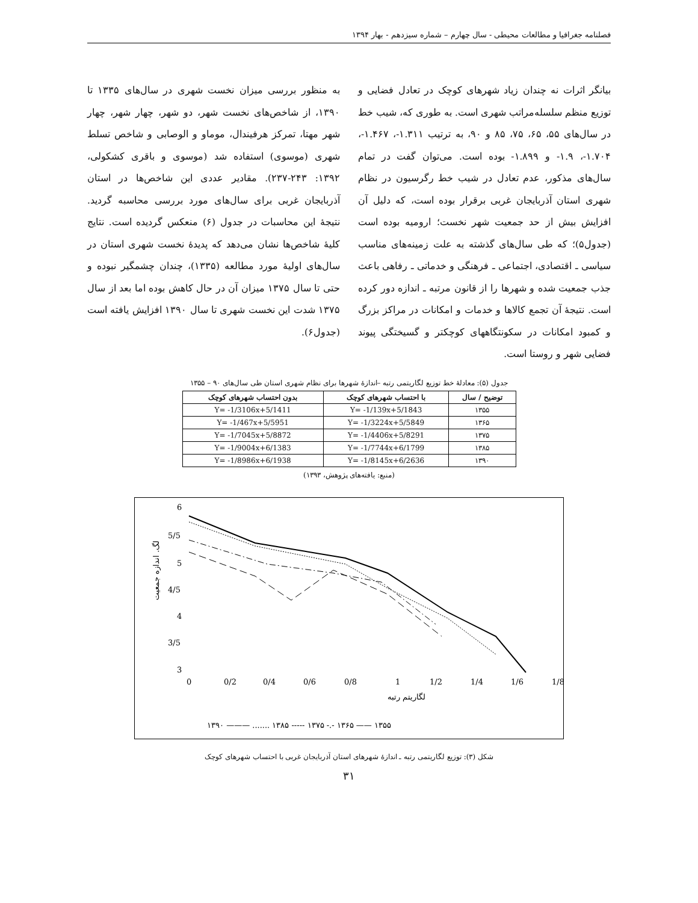فصلنامه جغرافیا و مطالعات محیطی - سال چهارم – شماره سیزدهم - بهار ۱۳۹۴
بیانگر اثرات نه چندان زیاد شهرهای کوچک در تعادل فضایی و توزیع منظم سلسله‌مراتب شهری است. به طوری که، شیب خط در سال‌های ۵۵، ۶۵، ۷۵، ۸۵ و ۹۰، به ترتیب ۱.۳۱۱-، ۱.۴۶۷-، ۱.۷۰۴-، ۱.۹- و ۱.۸۹۹- بوده است. می‌توان گفت در تمام سال‌های مذکور، عدم تعادل در شیب خط رگرسیون در نظام شهری استان آذربایجان غربی برقرار بوده است، که دلیل آن افزایش بیش از حد جمعیت شهر نخست؛ ارومیه بوده است (جدول۵)؛ که طی سال‌های گذشته به علت زمینه‌های مناسب سیاسی ـ اقتصادی، اجتماعی ـ فرهنگی و خدماتی ـ رفاهی باعث جذب جمعیت شده و شهرها را از قانون مرتبه ـ اندازه دور کرده است. نتیجهٔ آن تجمع کالاها و خدمات و امکانات در مراکز بزرگ و کمبود امکانات در سکونتگاههای کوچکتر و گسیختگی پیوند فضایی شهر و روستا است.
به منظور بررسی میزان نخست شهری در سال‌های ۱۳۳۵ تا ۱۳۹۰، از شاخص‌های نخست شهر، دو شهر، چهار شهر، چهار شهر مهتا، تمرکز هرفیندال، موماو و الوصابی و شاخص تسلط شهری (موسوی) استفاده شد (موسوی و باقری کشکولی، ۱۳۹۲: ۲۴۳-۲۳۷). مقادیر عددی این شاخص‌ها در استان آذربایجان غربی برای سال‌های مورد بررسی محاسبه گردید. نتیجهٔ این محاسبات در جدول (۶) منعکس گردیده است. نتایج کلیهٔ شاخص‌ها نشان می‌دهد که پدیدهٔ نخست شهری استان در سال‌های اولیهٔ مورد مطالعه (۱۳۳۵)، چندان چشمگیر نبوده و حتی تا سال ۱۳۷۵ میزان آن در حال کاهش بوده اما بعد از سال ۱۳۷۵ شدت این نخست شهری تا سال ۱۳۹۰ افزایش یافته است (جدول۶).
جدول (۵): معادلهٔ خط توزیع لگاریتمی رتبه –اندازهٔ شهرها برای نظام شهری استان طی سال‌های ۹۰ – ۱۳۵۵
| توضیح / سال | با احتساب شهرهای کوچک | بدون احتساب شهرهای کوچک |
| --- | --- | --- |
| ۱۳۵۵ | Y= -1/139x+5/1843 | Y= -1/3106x+5/1411 |
| ۱۳۶۵ | Y= -1/3224x+5/5849 | Y= -1/467x+5/5951 |
| ۱۳۷۵ | Y= -1/4406x+5/8291 | Y= -1/7045x+5/8872 |
| ۱۳۸۵ | Y= -1/7744x+6/1799 | Y= -1/9004x+6/1383 |
| ۱۳۹۰ | Y= -1/8145x+6/2636 | Y= -1/8986x+6/1938 |
(منبع: یافته‌های پژوهش، ۱۳۹۳)
6
5/5
5
4/5
4
3/5
3
0
0/2
0/4
0/6
0/8
1
1/2
1/4
1/6
1/8
لگاریتم رتبه
لگ. اندازه جمعیت
۱۳۹۰ ——— ....... ۱۳۸۵ ----- ۱۳۷۵ -.- ۱۳۶۵ —— ۱۳۵۵
شکل (۳): توزیع لگاریتمی رتبه ـ اندازهٔ شهرهای استان آذربایجان غربی با احتساب شهرهای کوچک
۳۱